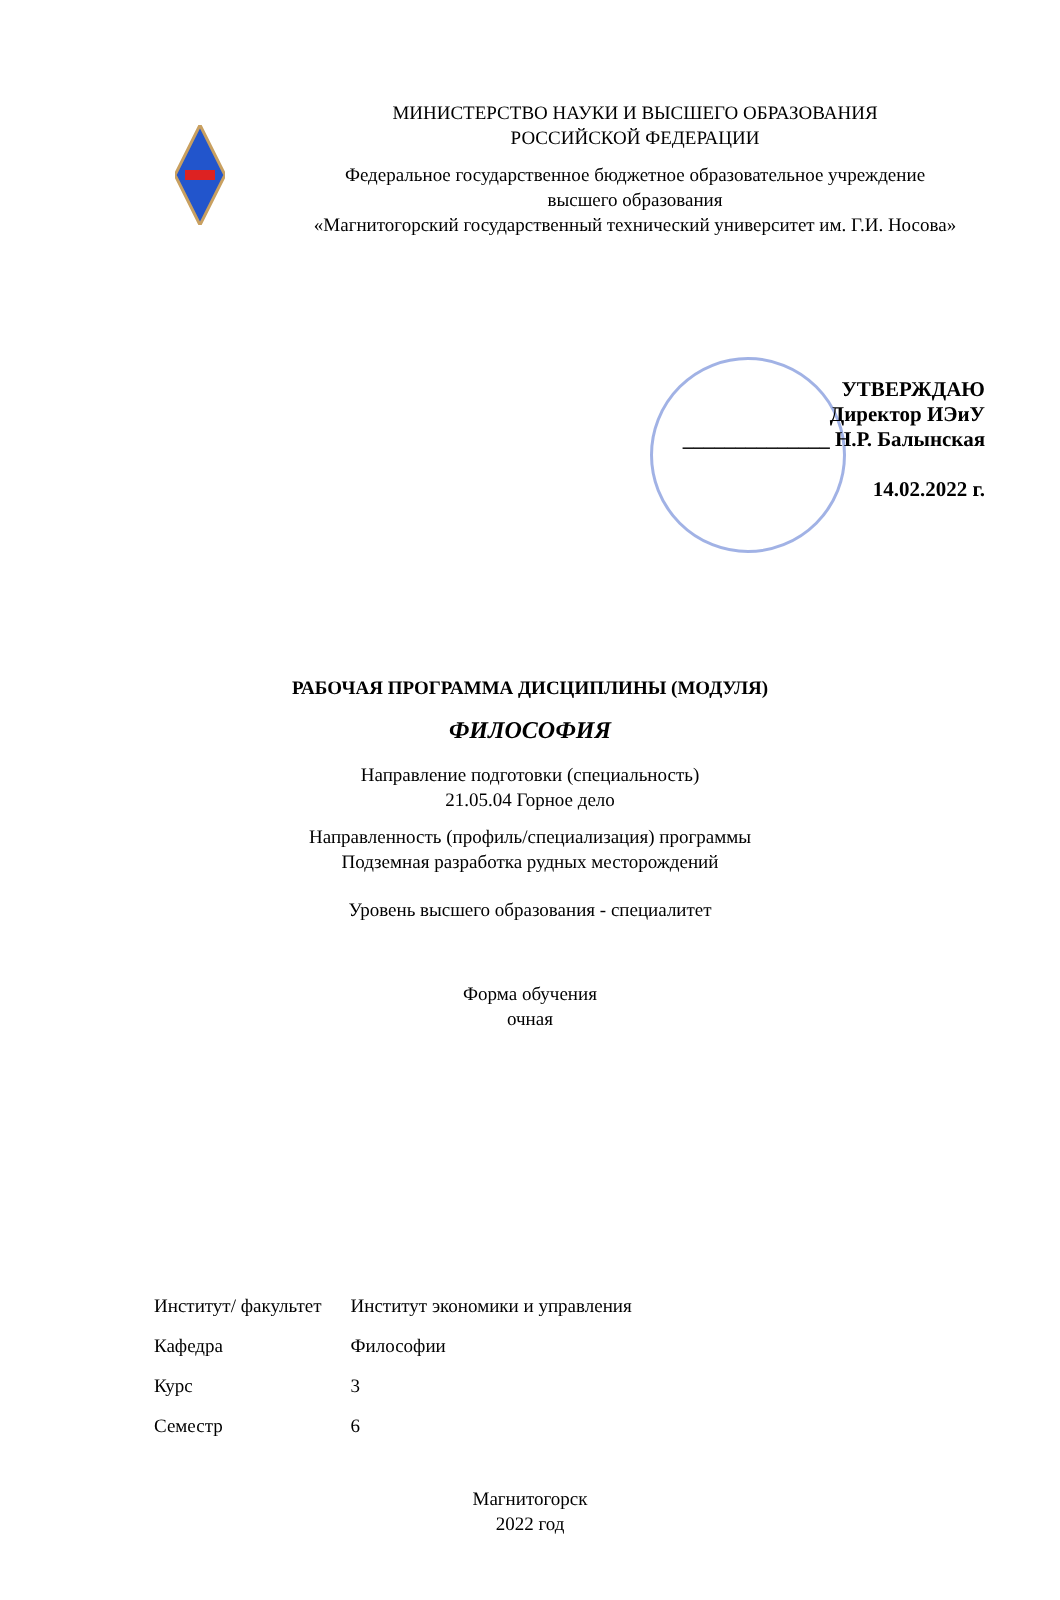МИНИСТЕРСТВО НАУКИ И ВЫСШЕГО ОБРАЗОВАНИЯ
РОССИЙСКОЙ ФЕДЕРАЦИИ
Федеральное государственное бюджетное образовательное учреждение
высшего образования
«Магнитогорский государственный технический университет им. Г.И. Носова»
УТВЕРЖДАЮ
Директор ИЭиУ
______________ Н.Р. Балынская
14.02.2022 г.
РАБОЧАЯ ПРОГРАММА ДИСЦИПЛИНЫ (МОДУЛЯ)
ФИЛОСОФИЯ
Направление подготовки (специальность)
21.05.04 Горное дело
Направленность (профиль/специализация) программы
Подземная разработка рудных месторождений
Уровень высшего образования - специалитет
Форма обучения
очная
| Институт/ факультет | Институт экономики и управления |
| Кафедра | Философии |
| Курс | 3 |
| Семестр | 6 |
Магнитогорск
2022 год